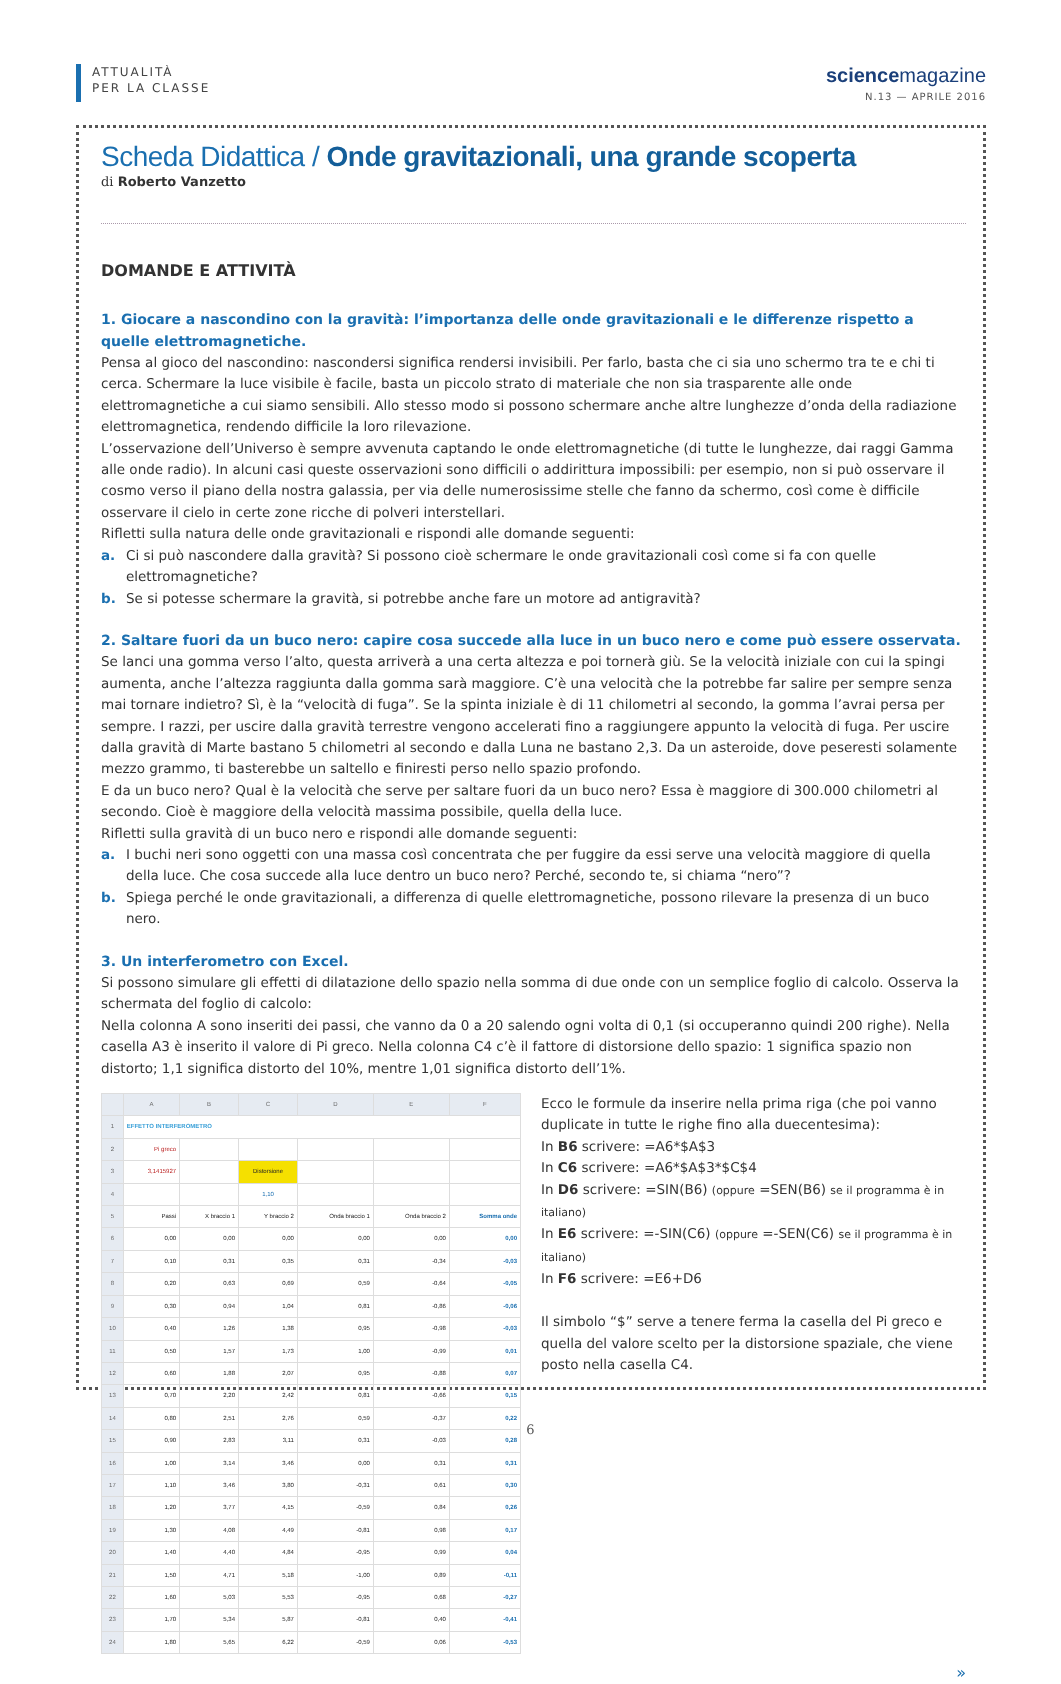ATTUALITÀ
PER LA CLASSE
sciencemagazine
N.13 — APRILE 2016
Scheda Didattica / Onde gravitazionali, una grande scoperta
di Roberto Vanzetto
DOMANDE E ATTIVITÀ
1. Giocare a nascondino con la gravità: l’importanza delle onde gravitazionali e le differenze rispetto a quelle elettromagnetiche.
Pensa al gioco del nascondino: nascondersi significa rendersi invisibili. Per farlo, basta che ci sia uno schermo tra te e chi ti cerca. Schermare la luce visibile è facile, basta un piccolo strato di materiale che non sia trasparente alle onde elettromagnetiche a cui siamo sensibili. Allo stesso modo si possono schermare anche altre lunghezze d’onda della radiazione elettromagnetica, rendendo difficile la loro rilevazione.
L’osservazione dell’Universo è sempre avvenuta captando le onde elettromagnetiche (di tutte le lunghezze, dai raggi Gamma alle onde radio). In alcuni casi queste osservazioni sono difficili o addirittura impossibili: per esempio, non si può osservare il cosmo verso il piano della nostra galassia, per via delle numerosissime stelle che fanno da schermo, così come è difficile osservare il cielo in certe zone ricche di polveri interstellari.
Rifletti sulla natura delle onde gravitazionali e rispondi alle domande seguenti:
a. Ci si può nascondere dalla gravità? Si possono cioè schermare le onde gravitazionali così come si fa con quelle elettromagnetiche?
b. Se si potesse schermare la gravità, si potrebbe anche fare un motore ad antigravità?
2. Saltare fuori da un buco nero: capire cosa succede alla luce in un buco nero e come può essere osservata.
Se lanci una gomma verso l’alto, questa arriverà a una certa altezza e poi tornerà giù. Se la velocità iniziale con cui la spingi aumenta, anche l’altezza raggiunta dalla gomma sarà maggiore. C’è una velocità che la potrebbe far salire per sempre senza mai tornare indietro? Sì, è la “velocità di fuga”. Se la spinta iniziale è di 11 chilometri al secondo, la gomma l’avrai persa per sempre. I razzi, per uscire dalla gravità terrestre vengono accelerati fino a raggiungere appunto la velocità di fuga. Per uscire dalla gravità di Marte bastano 5 chilometri al secondo e dalla Luna ne bastano 2,3. Da un asteroide, dove peseresti solamente mezzo grammo, ti basterebbe un saltello e finiresti perso nello spazio profondo.
E da un buco nero? Qual è la velocità che serve per saltare fuori da un buco nero? Essa è maggiore di 300.000 chilometri al secondo. Cioè è maggiore della velocità massima possibile, quella della luce.
Rifletti sulla gravità di un buco nero e rispondi alle domande seguenti:
a. I buchi neri sono oggetti con una massa così concentrata che per fuggire da essi serve una velocità maggiore di quella della luce. Che cosa succede alla luce dentro un buco nero? Perché, secondo te, si chiama “nero”?
b. Spiega perché le onde gravitazionali, a differenza di quelle elettromagnetiche, possono rilevare la presenza di un buco nero.
3. Un interferometro con Excel.
Si possono simulare gli effetti di dilatazione dello spazio nella somma di due onde con un semplice foglio di calcolo. Osserva la schermata del foglio di calcolo:
Nella colonna A sono inseriti dei passi, che vanno da 0 a 20 salendo ogni volta di 0,1 (si occuperanno quindi 200 righe). Nella casella A3 è inserito il valore di Pi greco. Nella colonna C4 c’è il fattore di distorsione dello spazio: 1 significa spazio non distorto; 1,1 significa distorto del 10%, mentre 1,01 significa distorto dell’1%.
| | A | B | C | D | E | F |
| --- | --- | --- | --- | --- | --- | --- |
| 1 | EFFETTO INTERFEROMETRO | | | | | |
| 2 | Pi greco | | | | | |
| 3 | 3,1415927 | | Distorsione | | | |
| 4 | | | 1,10 | | | |
| 5 | Passi | X braccio 1 | Y braccio 2 | Onda braccio 1 | Onda braccio 2 | Somma onde |
| 6 | 0,00 | 0,00 | 0,00 | 0,00 | 0,00 | 0,00 |
| 7 | 0,10 | 0,31 | 0,35 | 0,31 | -0,34 | -0,03 |
| 8 | 0,20 | 0,63 | 0,69 | 0,59 | -0,64 | -0,05 |
| 9 | 0,30 | 0,94 | 1,04 | 0,81 | -0,86 | -0,06 |
| 10 | 0,40 | 1,26 | 1,38 | 0,95 | -0,98 | -0,03 |
| 11 | 0,50 | 1,57 | 1,73 | 1,00 | -0,99 | 0,01 |
| 12 | 0,60 | 1,88 | 2,07 | 0,95 | -0,88 | 0,07 |
| 13 | 0,70 | 2,20 | 2,42 | 0,81 | -0,66 | 0,15 |
| 14 | 0,80 | 2,51 | 2,76 | 0,59 | -0,37 | 0,22 |
| 15 | 0,90 | 2,83 | 3,11 | 0,31 | -0,03 | 0,28 |
| 16 | 1,00 | 3,14 | 3,46 | 0,00 | 0,31 | 0,31 |
| 17 | 1,10 | 3,46 | 3,80 | -0,31 | 0,61 | 0,30 |
| 18 | 1,20 | 3,77 | 4,15 | -0,59 | 0,84 | 0,26 |
| 19 | 1,30 | 4,08 | 4,49 | -0,81 | 0,98 | 0,17 |
| 20 | 1,40 | 4,40 | 4,84 | -0,95 | 0,99 | 0,04 |
| 21 | 1,50 | 4,71 | 5,18 | -1,00 | 0,89 | -0,11 |
| 22 | 1,60 | 5,03 | 5,53 | -0,95 | 0,68 | -0,27 |
| 23 | 1,70 | 5,34 | 5,87 | -0,81 | 0,40 | -0,41 |
| 24 | 1,80 | 5,65 | 6,22 | -0,59 | 0,06 | -0,53 |
Ecco le formule da inserire nella prima riga (che poi vanno duplicate in tutte le righe fino alla duecentesima):
In B6 scrivere: =A6*$A$3
In C6 scrivere: =A6*$A$3*$C$4
In D6 scrivere: =SIN(B6) (oppure =SEN(B6) se il programma è in italiano)
In E6 scrivere: =-SIN(C6) (oppure =-SEN(C6) se il programma è in italiano)
In F6 scrivere: =E6+D6
Il simbolo “$” serve a tenere ferma la casella del Pi greco e quella del valore scelto per la distorsione spaziale, che viene posto nella casella C4.
»
6